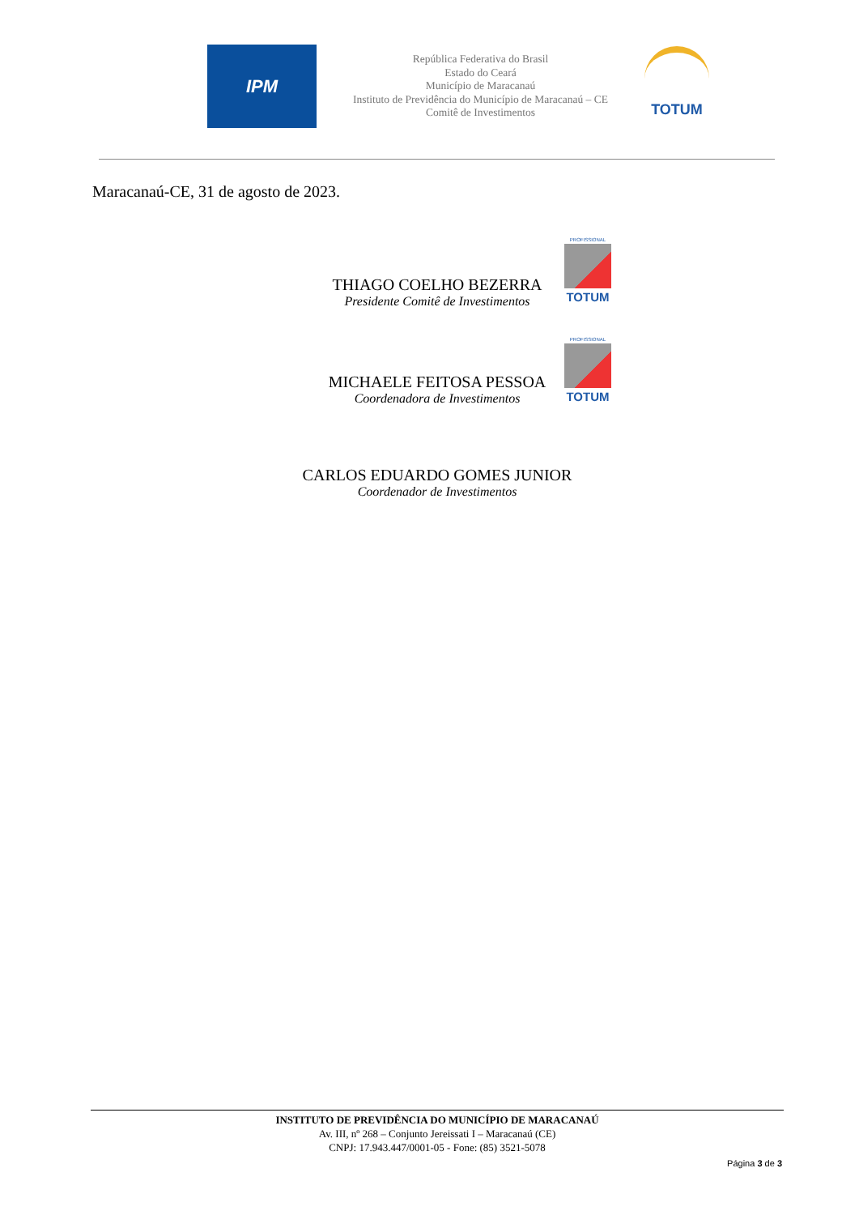IPM
República Federativa do Brasil
Estado do Ceará
Município de Maracanaú
Instituto de Previdência do Município de Maracanaú – CE
Comitê de Investimentos
TOTUM
Maracanaú-CE, 31 de agosto de 2023.
PROFISSIONAL
TOTUM
THIAGO COELHO BEZERRA
Presidente Comitê de Investimentos
PROFISSIONAL
TOTUM
MICHAELE FEITOSA PESSOA
Coordenadora de Investimentos
CARLOS EDUARDO GOMES JUNIOR
Coordenador de Investimentos
INSTITUTO DE PREVIDÊNCIA DO MUNICÍPIO DE MARACANAÚ
Av. III, nº 268 – Conjunto Jereissati I – Maracanaú (CE)
CNPJ: 17.943.447/0001-05 - Fone: (85) 3521-5078
Página 3 de 3